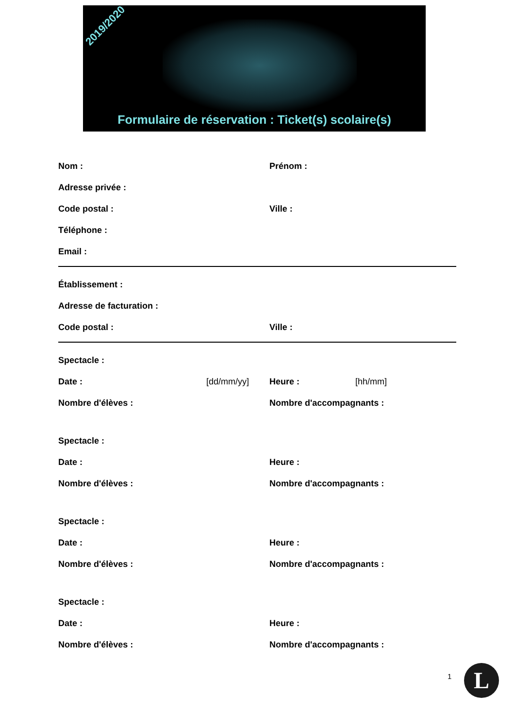2019/2020
Formulaire de réservation : Ticket(s) scolaire(s)
Nom : Prénom :
Adresse privée :
Code postal : Ville :
Téléphone :
Email :
Établissement :
Adresse de facturation :
Code postal : Ville :
Spectacle :
Date : [dd/mm/yy] Heure : [hh/mm]
Nombre d'élèves : Nombre d'accompagnants :
Spectacle :
Date : Heure :
Nombre d'élèves : Nombre d'accompagnants :
Spectacle :
Date : Heure :
Nombre d'élèves : Nombre d'accompagnants :
Spectacle :
Date : Heure :
Nombre d'élèves : Nombre d'accompagnants :
1 L